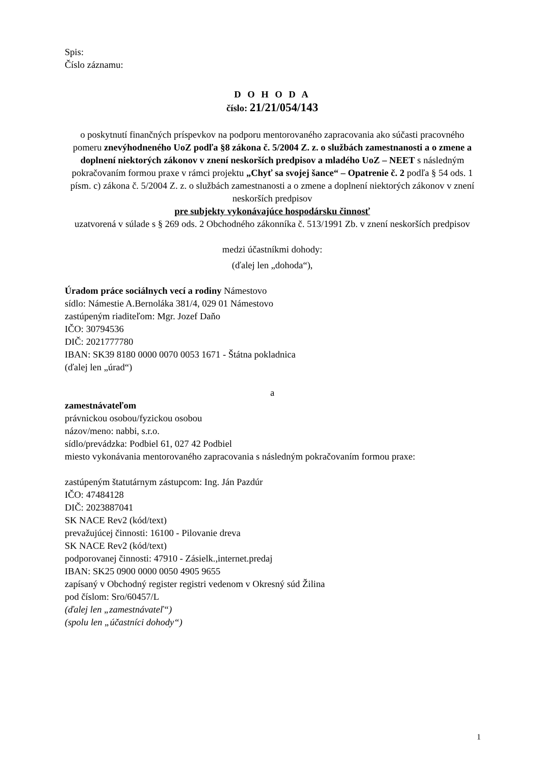Spis:
Číslo záznamu:
D O H O D A
číslo: 21/21/054/143
o poskytnutí finančných príspevkov na podporu mentorovaného zapracovania ako súčasti pracovného pomeru znevýhodneného UoZ podľa §8 zákona č. 5/2004 Z. z. o službách zamestnanosti a o zmene a doplnení niektorých zákonov v znení neskorších predpisov a mladého UoZ – NEET s následným pokračovaním formou praxe v rámci projektu „Chyť sa svojej šance“ – Opatrenie č. 2 podľa § 54 ods. 1 písm. c) zákona č. 5/2004 Z. z. o službách zamestnanosti a o zmene a doplnení niektorých zákonov v znení neskorších predpisov
pre subjekty vykonávajúce hospodársku činnosť
uzatvorená v súlade s § 269 ods. 2 Obchodného zákonníka č. 513/1991 Zb. v znení neskorších predpisov
medzi účastníkmi dohody:
(ďalej len „dohoda“),
Úradom práce sociálnych vecí a rodiny Námestovo
sídlo: Námestie A.Bernoláka 381/4, 029 01 Námestovo
zastúpeným riaditeľom: Mgr. Jozef Daňo
IČO: 30794536
DIČ: 2021777780
IBAN: SK39 8180 0000 0070 0053 1671 - Štátna pokladnica
(ďalej len „úrad“)
a
zamestnávateľom
právnickou osobou/fyzickou osobou
názov/meno: nabbi, s.r.o.
sídlo/prevádzka: Podbiel 61, 027 42 Podbiel
miesto vykonávania mentorovaného zapracovania s následným pokračovaním formou praxe:
zastúpeným štatutárnym zástupcom: Ing. Ján Pazdúr
IČO: 47484128
DIČ: 2023887041
SK NACE Rev2 (kód/text)
prevažujúcej činnosti: 16100 - Pilovanie dreva
SK NACE Rev2 (kód/text)
podporovanej činnosti: 47910 - Zásielk.,internet.predaj
IBAN: SK25 0900 0000 0050 4905 9655
zapísaný v Obchodný register registri vedenom v Okresný súd Žilina
pod číslom: Sro/60457/L
(ďalej len „zamestnávateľ“)
(spolu len „účastníci dohody“)
1